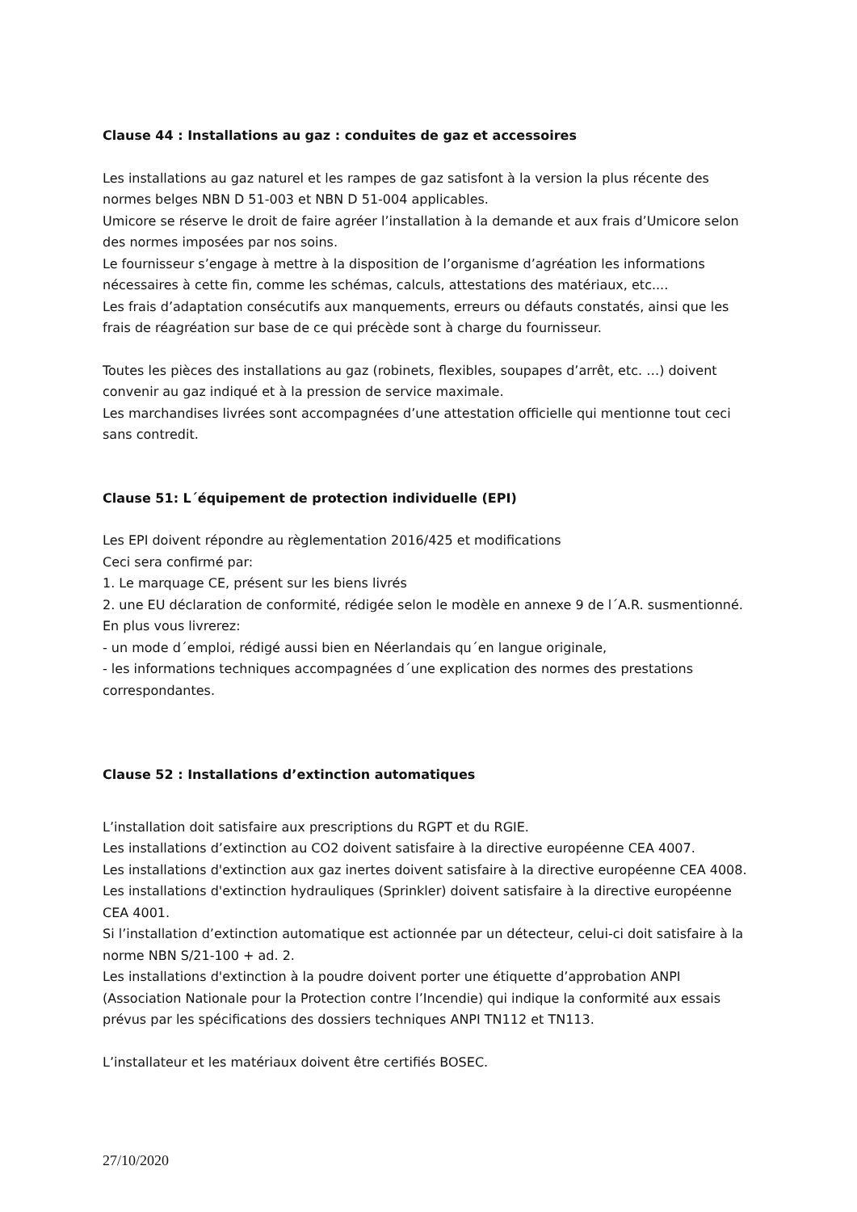Clause 44 : Installations au gaz : conduites de gaz et accessoires
Les installations au gaz naturel et les rampes de gaz satisfont à la version la plus récente des normes belges NBN D 51-003 et NBN D 51-004 applicables.
Umicore se réserve le droit de faire agréer l’installation à la demande et aux frais d’Umicore selon des normes imposées par nos soins.
Le fournisseur s’engage à mettre à la disposition de l’organisme d’agréation les informations nécessaires à cette fin, comme les schémas, calculs, attestations des matériaux, etc....
Les frais d’adaptation consécutifs aux manquements, erreurs ou défauts constatés, ainsi que les frais de réagréation sur base de ce qui précède sont à charge du fournisseur.
Toutes les pièces des installations au gaz (robinets, flexibles, soupapes d’arrêt, etc. …) doivent convenir au gaz indiqué et à la pression de service maximale.
Les marchandises livrées sont accompagnées d’une attestation officielle qui mentionne tout ceci sans contredit.
Clause 51: L´équipement de protection individuelle (EPI)
Les EPI doivent répondre au règlementation 2016/425 et modifications
Ceci sera confirmé par:
1. Le marquage CE, présent sur les biens livrés
2. une EU déclaration de conformité, rédigée selon le modèle en annexe 9 de l´A.R. susmentionné.
En plus vous livrerez:
- un mode d´emploi, rédigé aussi bien en Néerlandais qu´en langue originale,
- les informations techniques accompagnées d´une explication des normes des prestations correspondantes.
Clause 52 : Installations d’extinction automatiques
L’installation doit satisfaire aux prescriptions du RGPT et du RGIE.
Les installations d’extinction au CO2 doivent satisfaire à la directive européenne CEA 4007.
Les installations d'extinction aux gaz inertes doivent satisfaire à la directive européenne CEA 4008.
Les installations d'extinction hydrauliques (Sprinkler) doivent satisfaire à la directive européenne CEA 4001.
Si l’installation d’extinction automatique est actionnée par un détecteur, celui-ci doit satisfaire à la norme NBN S/21-100 + ad. 2.
Les installations d'extinction à la poudre doivent porter une étiquette d’approbation ANPI (Association Nationale pour la Protection contre l’Incendie) qui indique la conformité aux essais prévus par les spécifications des dossiers techniques ANPI TN112 et TN113.
L’installateur et les matériaux doivent être certifiés BOSEC.
27/10/2020